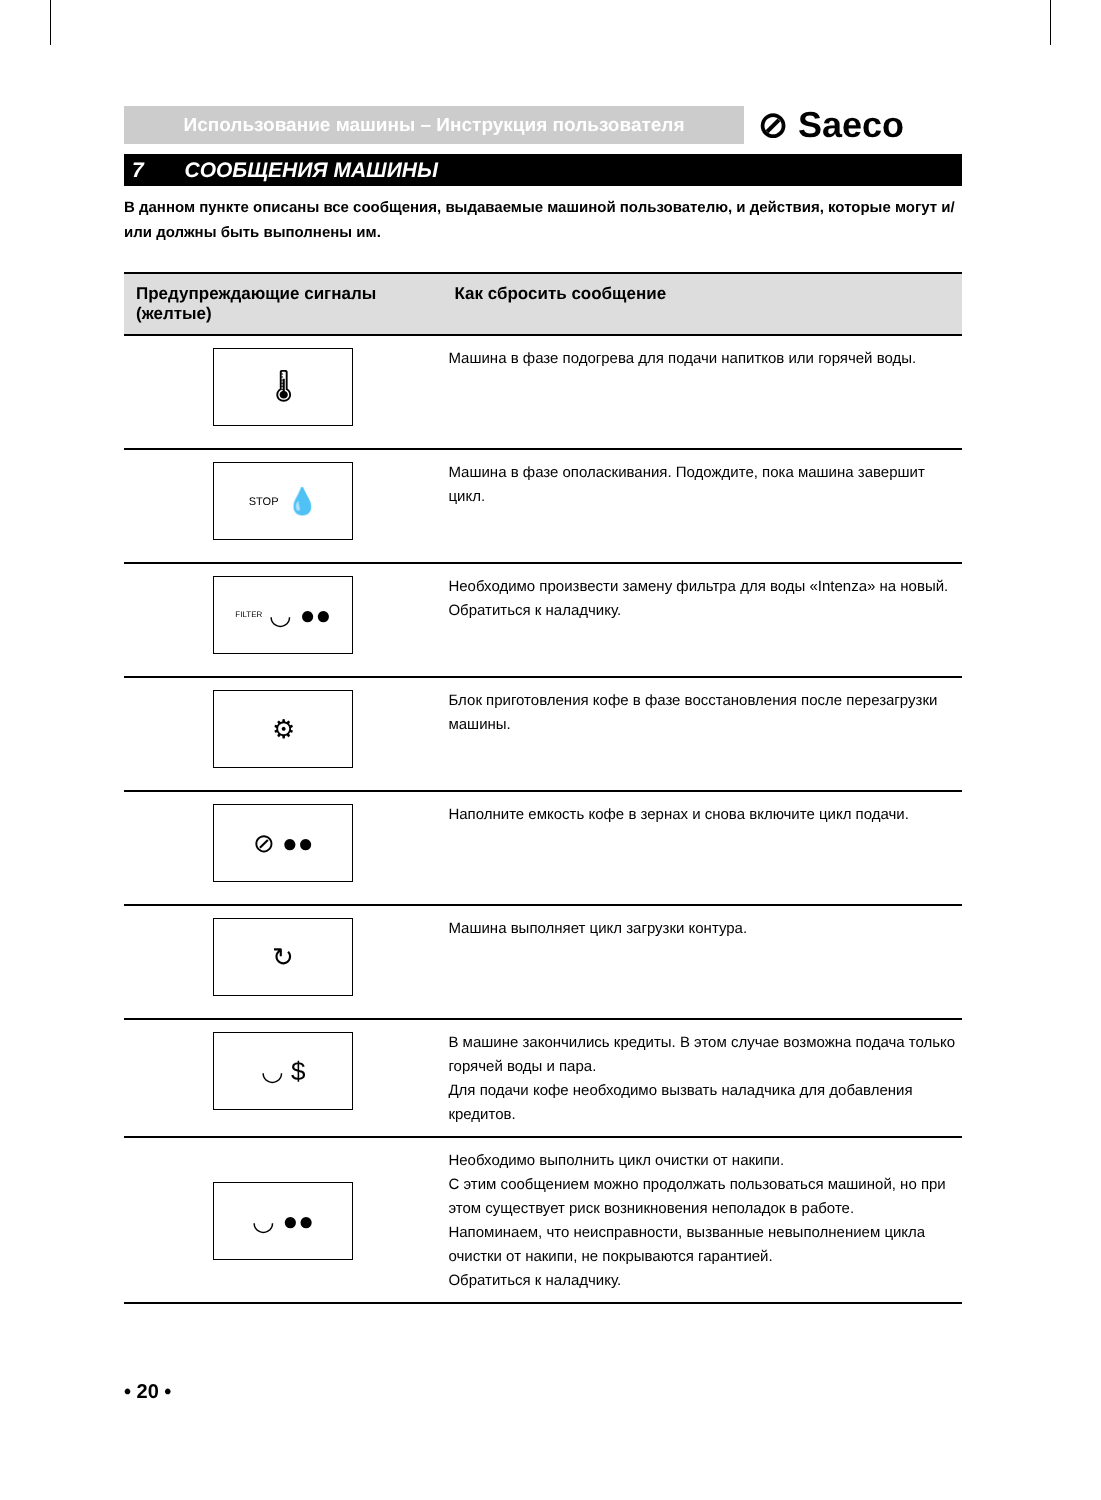Использование машины – Инструкция пользователя
⊘ Saeco
7 СООБЩЕНИЯ МАШИНЫ
В данном пункте описаны все сообщения, выдаваемые машиной пользователю, и действия, которые могут и/или должны быть выполнены им.
| Предупреждающие сигналы (желтые) | Как сбросить сообщение |
| --- | --- |
| 🌡 | Машина в фазе подогрева для подачи напитков или горячей воды. |
| STOP 💧 | Машина в фазе ополаскивания. Подождите, пока машина завершит цикл. |
| FILTER ◡ ●● | Необходимо произвести замену фильтра для воды «Intenza» на новый. Обратиться к наладчику. |
| ⚙ | Блок приготовления кофе в фазе восстановления после перезагрузки машины. |
| ⊘ ●● | Наполните емкость кофе в зернах и снова включите цикл подачи. |
| ↻ | Машина выполняет цикл загрузки контура. |
| ◡ $ | В машине закончились кредиты. В этом случае возможна подача только горячей воды и пара. Для подачи кофе необходимо вызвать наладчика для добавления кредитов. |
| ◡ ●● | Необходимо выполнить цикл очистки от накипи. С этим сообщением можно продолжать пользоваться машиной, но при этом существует риск возникновения неполадок в работе. Напоминаем, что неисправности, вызванные невыполнением цикла очистки от накипи, не покрываются гарантией. Обратиться к наладчику. |
• 20 •